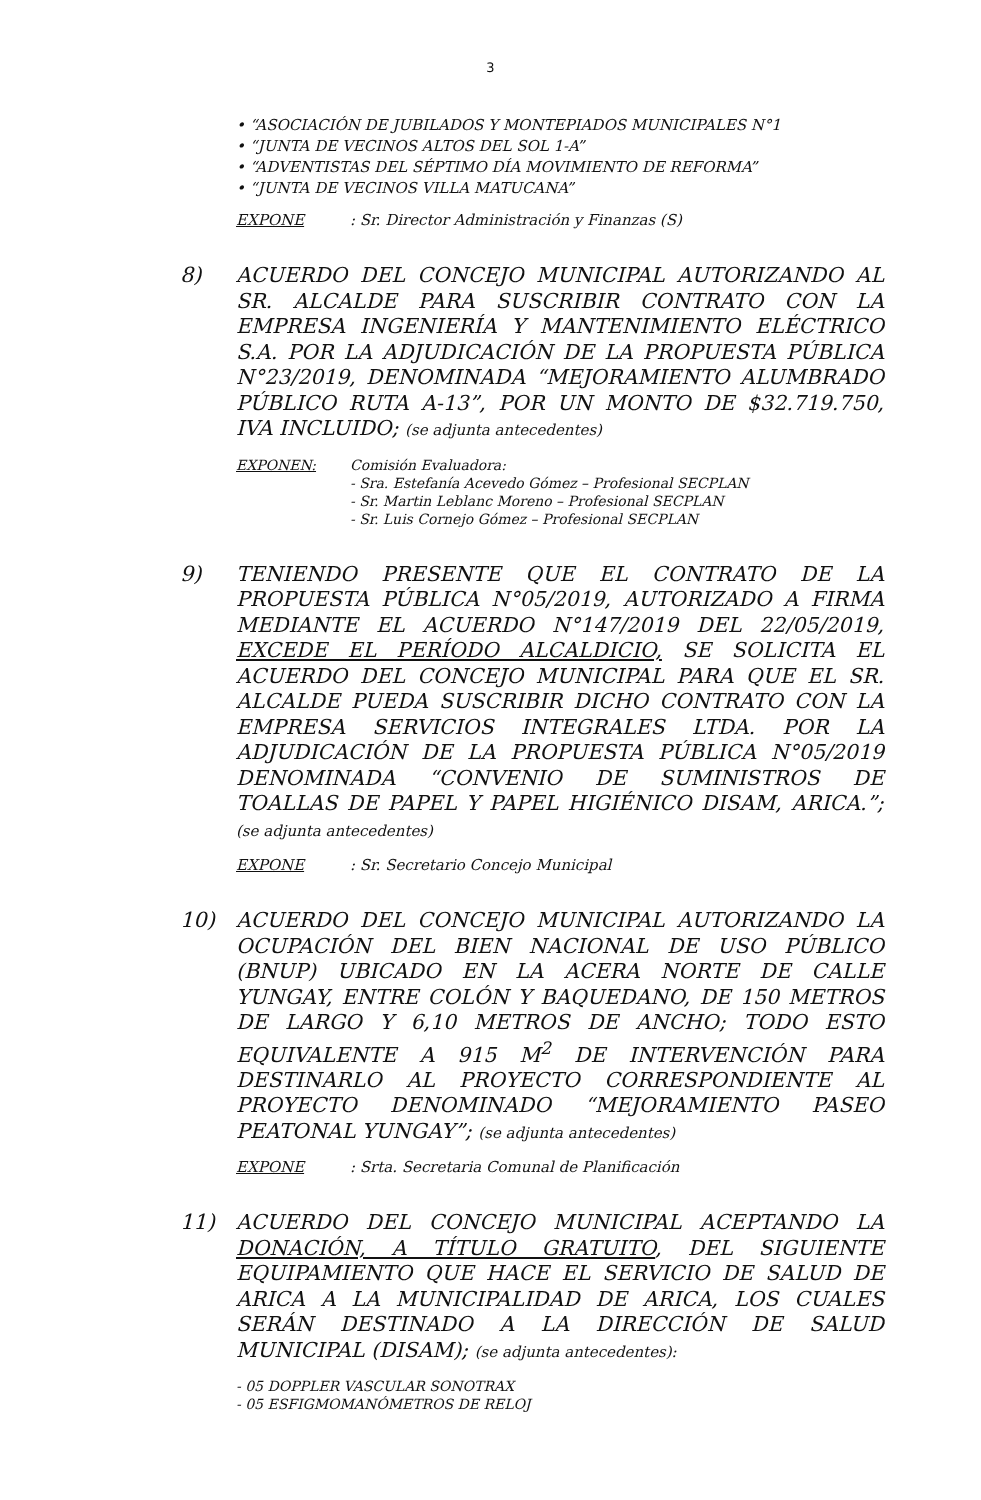3
• “ASOCIACIÓN DE JUBILADOS Y MONTEPIADOS MUNICIPALES N°1
• “JUNTA DE VECINOS ALTOS DEL SOL 1-A”
• “ADVENTISTAS DEL SÉPTIMO DÍA MOVIMIENTO DE REFORMA”
• “JUNTA DE VECINOS VILLA MATUCANA”
EXPONE: Sr. Director Administración y Finanzas (S)
8)
ACUERDO DEL CONCEJO MUNICIPAL AUTORIZANDO AL SR. ALCALDE PARA SUSCRIBIR CONTRATO CON LA EMPRESA INGENIERÍA Y MANTENIMIENTO ELÉCTRICO S.A. POR LA ADJUDICACIÓN DE LA PROPUESTA PÚBLICA N°23/2019, DENOMINADA “MEJORAMIENTO ALUMBRADO PÚBLICO RUTA A-13”, POR UN MONTO DE $32.719.750, IVA INCLUIDO; (se adjunta antecedentes)
EXPONEN: Comisión Evaluadora:
- Sra. Estefanía Acevedo Gómez – Profesional SECPLAN
- Sr. Martin Leblanc Moreno – Profesional SECPLAN
- Sr. Luis Cornejo Gómez – Profesional SECPLAN
9)
TENIENDO PRESENTE QUE EL CONTRATO DE LA PROPUESTA PÚBLICA N°05/2019, AUTORIZADO A FIRMA MEDIANTE EL ACUERDO N°147/2019 DEL 22/05/2019, EXCEDE EL PERÍODO ALCALDICIO, SE SOLICITA EL ACUERDO DEL CONCEJO MUNICIPAL PARA QUE EL SR. ALCALDE PUEDA SUSCRIBIR DICHO CONTRATO CON LA EMPRESA SERVICIOS INTEGRALES LTDA. POR LA ADJUDICACIÓN DE LA PROPUESTA PÚBLICA N°05/2019 DENOMINADA “CONVENIO DE SUMINISTROS DE TOALLAS DE PAPEL Y PAPEL HIGIÉNICO DISAM, ARICA.”; (se adjunta antecedentes)
EXPONE: Sr. Secretario Concejo Municipal
10)
ACUERDO DEL CONCEJO MUNICIPAL AUTORIZANDO LA OCUPACIÓN DEL BIEN NACIONAL DE USO PÚBLICO (BNUP) UBICADO EN LA ACERA NORTE DE CALLE YUNGAY, ENTRE COLÓN Y BAQUEDANO, DE 150 METROS DE LARGO Y 6,10 METROS DE ANCHO; TODO ESTO EQUIVALENTE A 915 M<sup>2</sup> DE INTERVENCIÓN PARA DESTINARLO AL PROYECTO CORRESPONDIENTE AL PROYECTO DENOMINADO “MEJORAMIENTO PASEO PEATONAL YUNGAY”; (se adjunta antecedentes)
EXPONE: Srta. Secretaria Comunal de Planificación
11)
ACUERDO DEL CONCEJO MUNICIPAL ACEPTANDO LA DONACIÓN, A TÍTULO GRATUITO, DEL SIGUIENTE EQUIPAMIENTO QUE HACE EL SERVICIO DE SALUD DE ARICA A LA MUNICIPALIDAD DE ARICA, LOS CUALES SERÁN DESTINADO A LA DIRECCIÓN DE SALUD MUNICIPAL (DISAM); (se adjunta antecedentes):
- 05 DOPPLER VASCULAR SONOTRAX
- 05 ESFIGMOMANÓMETROS DE RELOJ